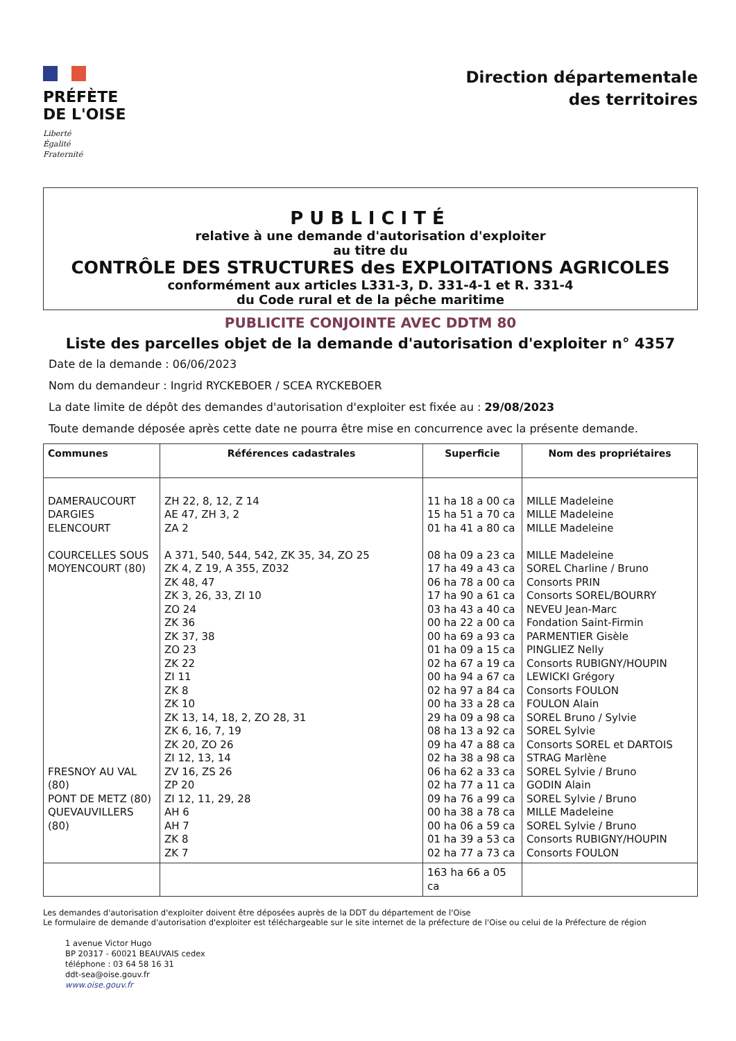PRÉFÈTE
DE L'OISE
Liberté
Égalité
Fraternité
Direction départementale
des territoires
PUBLICITÉ
relative à une demande d'autorisation d'exploiter
au titre du
CONTRÔLE DES STRUCTURES des EXPLOITATIONS AGRICOLES
conformément aux articles L331-3, D. 331-4-1 et R. 331-4
du Code rural et de la pêche maritime
PUBLICITE CONJOINTE AVEC DDTM 80
Liste des parcelles objet de la demande d'autorisation d'exploiter n° 4357
Date de la demande : 06/06/2023
Nom du demandeur : Ingrid RYCKEBOER / SCEA RYCKEBOER
La date limite de dépôt des demandes d'autorisation d'exploiter est fixée au : 29/08/2023
Toute demande déposée après cette date ne pourra être mise en concurrence avec la présente demande.
| Communes | Références cadastrales | Superficie | Nom des propriétaires |
| --- | --- | --- | --- |
| DAMERAUCOURT DARGIES ELENCOURT COURCELLES SOUS MOYENCOURT (80) FRESNOY AU VAL (80) PONT DE METZ (80) QUEVAUVILLERS (80) | ZH 22, 8, 12, Z 14 AE 47, ZH 3, 2 ZA 2 A 371, 540, 544, 542, ZK 35, 34, ZO 25 ZK 4, Z 19, A 355, Z032 ZK 48, 47 ZK 3, 26, 33, ZI 10 ZO 24 ZK 36 ZK 37, 38 ZO 23 ZK 22 ZI 11 ZK 8 ZK 10 ZK 13, 14, 18, 2, ZO 28, 31 ZK 6, 16, 7, 19 ZK 20, ZO 26 ZI 12, 13, 14 ZV 16, ZS 26 ZP 20 ZI 12, 11, 29, 28 AH 6 AH 7 ZK 8 ZK 7 | 11 ha 18 a 00 ca 15 ha 51 a 70 ca 01 ha 41 a 80 ca 08 ha 09 a 23 ca 17 ha 49 a 43 ca 06 ha 78 a 00 ca 17 ha 90 a 61 ca 03 ha 43 a 40 ca 00 ha 22 a 00 ca 00 ha 69 a 93 ca 01 ha 09 a 15 ca 02 ha 67 a 19 ca 00 ha 94 a 67 ca 02 ha 97 a 84 ca 00 ha 33 a 28 ca 29 ha 09 a 98 ca 08 ha 13 a 92 ca 09 ha 47 a 88 ca 02 ha 38 a 98 ca 06 ha 62 a 33 ca 02 ha 77 a 11 ca 09 ha 76 a 99 ca 00 ha 38 a 78 ca 00 ha 06 a 59 ca 01 ha 39 a 53 ca 02 ha 77 a 73 ca | MILLE Madeleine MILLE Madeleine MILLE Madeleine MILLE Madeleine SOREL Charline / Bruno Consorts PRIN Consorts SOREL/BOURRY NEVEU Jean-Marc Fondation Saint-Firmin PARMENTIER Gisèle PINGLIEZ Nelly Consorts RUBIGNY/HOUPIN LEWICKI Grégory Consorts FOULON FOULON Alain SOREL Bruno / Sylvie SOREL Sylvie Consorts SOREL et DARTOIS STRAG Marlène SOREL Sylvie / Bruno GODIN Alain SOREL Sylvie / Bruno MILLE Madeleine SOREL Sylvie / Bruno Consorts RUBIGNY/HOUPIN Consorts FOULON |
| | | 163 ha 66 a 05 ca | |
Les demandes d'autorisation d'exploiter doivent être déposées auprès de la DDT du département de l'Oise
Le formulaire de demande d'autorisation d'exploiter est téléchargeable sur le site internet de la préfecture de l'Oise ou celui de la Préfecture de région
1 avenue Victor Hugo
BP 20317 - 60021 BEAUVAIS cedex
téléphone : 03 64 58 16 31
ddt-sea@oise.gouv.fr
www.oise.gouv.fr